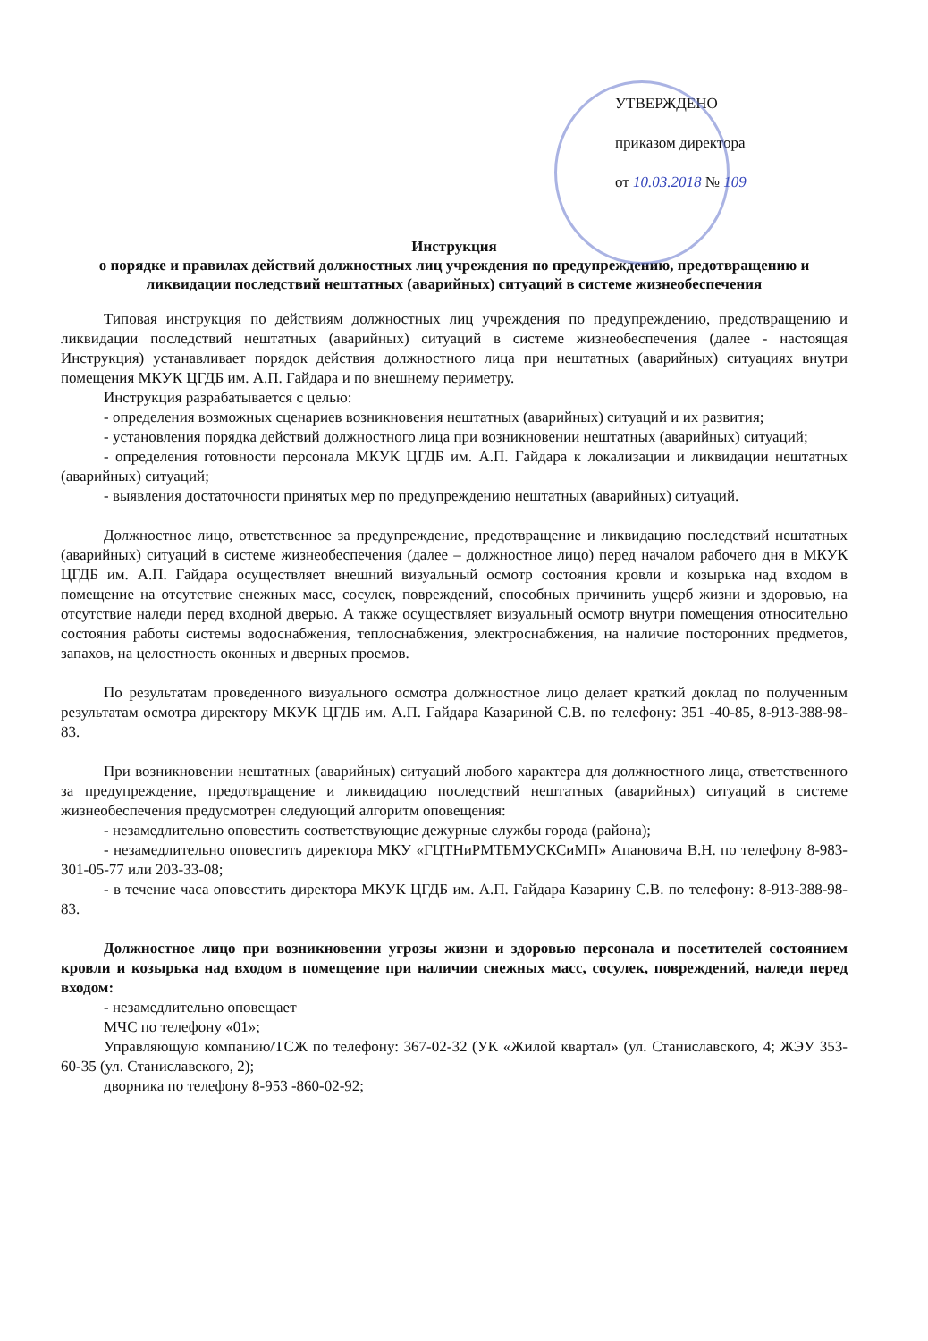УТВЕРЖДЕНО
приказом директора
от 10.03.2018 № 109
Инструкция
о порядке и правилах действий должностных лиц учреждения по предупреждению, предотвращению и ликвидации последствий нештатных (аварийных) ситуаций в системе жизнеобеспечения
Типовая инструкция по действиям должностных лиц учреждения по предупреждению, предотвращению и ликвидации последствий нештатных (аварийных) ситуаций в системе жизнеобеспечения (далее - настоящая Инструкция) устанавливает порядок действия должностного лица при нештатных (аварийных) ситуациях внутри помещения МКУК ЦГДБ им. А.П. Гайдара и по внешнему периметру.
Инструкция разрабатывается с целью:
- определения возможных сценариев возникновения нештатных (аварийных) ситуаций и их развития;
- установления порядка действий должностного лица при возникновении нештатных (аварийных) ситуаций;
- определения готовности персонала МКУК ЦГДБ им. А.П. Гайдара к локализации и ликвидации нештатных (аварийных) ситуаций;
- выявления достаточности принятых мер по предупреждению нештатных (аварийных) ситуаций.
Должностное лицо, ответственное за предупреждение, предотвращение и ликвидацию последствий нештатных (аварийных) ситуаций в системе жизнеобеспечения (далее – должностное лицо) перед началом рабочего дня в МКУК ЦГДБ им. А.П. Гайдара осуществляет внешний визуальный осмотр состояния кровли и козырька над входом в помещение на отсутствие снежных масс, сосулек, повреждений, способных причинить ущерб жизни и здоровью, на отсутствие наледи перед входной дверью. А также осуществляет визуальный осмотр внутри помещения относительно состояния работы системы водоснабжения, теплоснабжения, электроснабжения, на наличие посторонних предметов, запахов, на целостность оконных и дверных проемов.
По результатам проведенного визуального осмотра должностное лицо делает краткий доклад по полученным результатам осмотра директору МКУК ЦГДБ им. А.П. Гайдара Казариной С.В. по телефону: 351 -40-85, 8-913-388-98-83.
При возникновении нештатных (аварийных) ситуаций любого характера для должностного лица, ответственного за предупреждение, предотвращение и ликвидацию последствий нештатных (аварийных) ситуаций в системе жизнеобеспечения предусмотрен следующий алгоритм оповещения:
- незамедлительно оповестить соответствующие дежурные службы города (района);
- незамедлительно оповестить директора МКУ «ГЦТНиРМТБМУСКСиМП» Апановича В.Н. по телефону 8-983-301-05-77 или 203-33-08;
- в течение часа оповестить директора МКУК ЦГДБ им. А.П. Гайдара Казарину С.В. по телефону: 8-913-388-98-83.
Должностное лицо при возникновении угрозы жизни и здоровью персонала и посетителей состоянием кровли и козырька над входом в помещение при наличии снежных масс, сосулек, повреждений, наледи перед входом:
- незамедлительно оповещает
МЧС по телефону «01»;
Управляющую компанию/ТСЖ по телефону: 367-02-32 (УК «Жилой квартал» (ул. Станиславского, 4; ЖЭУ 353-60-35 (ул. Станиславского, 2);
дворника по телефону 8-953 -860-02-92;